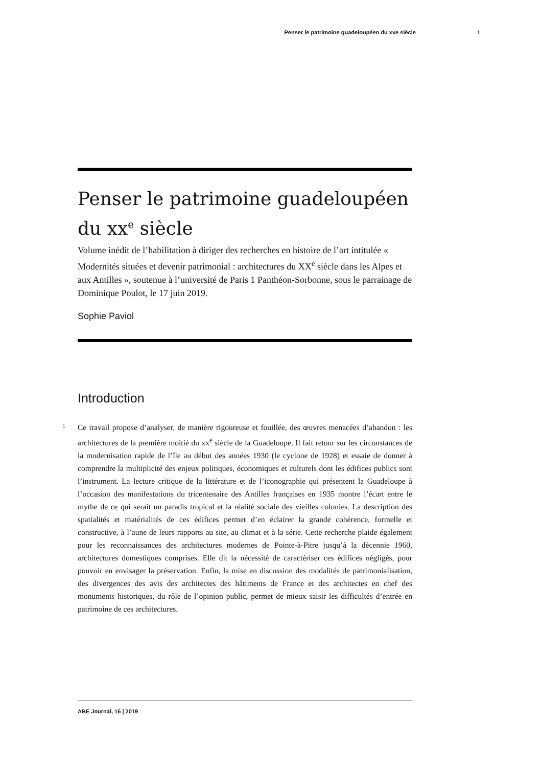Penser le patrimoine guadeloupéen du xxe siècle 1
Penser le patrimoine guadeloupéen du xx<sup>e</sup> siècle
Volume inédit de l’habilitation à diriger des recherches en histoire de l’art intitulée « Modernités situées et devenir patrimonial : architectures du XX<sup>e</sup> siècle dans les Alpes et aux Antilles », soutenue à l’université de Paris 1 Panthéon-Sorbonne, sous le parrainage de Dominique Poulot, le 17 juin 2019.
Sophie Paviol
Introduction
1
Ce travail propose d’analyser, de manière rigoureuse et fouillée, des œuvres menacées d’abandon : les architectures de la première moitié du xx<sup>e</sup> siècle de la Guadeloupe. Il fait retour sur les circonstances de la modernisation rapide de l’île au début des années 1930 (le cyclone de 1928) et essaie de donner à comprendre la multiplicité des enjeux politiques, économiques et culturels dont les édifices publics sont l’instrument. La lecture critique de la littérature et de l’iconographie qui présentent la Guadeloupe à l’occasion des manifestations du tricentenaire des Antilles françaises en 1935 montre l’écart entre le mythe de ce qui serait un paradis tropical et la réalité sociale des vieilles colonies. La description des spatialités et matérialités de ces édifices permet d’en éclairer la grande cohérence, formelle et constructive, à l’aune de leurs rapports au site, au climat et à la série. Cette recherche plaide également pour les reconnaissances des architectures modernes de Pointe-à-Pitre jusqu’à la décennie 1960, architectures domestiques comprises. Elle dit la nécessité de caractériser ces édifices négligés, pour pouvoir en envisager la préservation. Enfin, la mise en discussion des modalités de patrimonialisation, des divergences des avis des architectes des bâtiments de France et des architectes en chef des monuments historiques, du rôle de l’opinion public, permet de mieux saisir les difficultés d’entrée en patrimoine de ces architectures.
ABE Journal, 16 | 2019